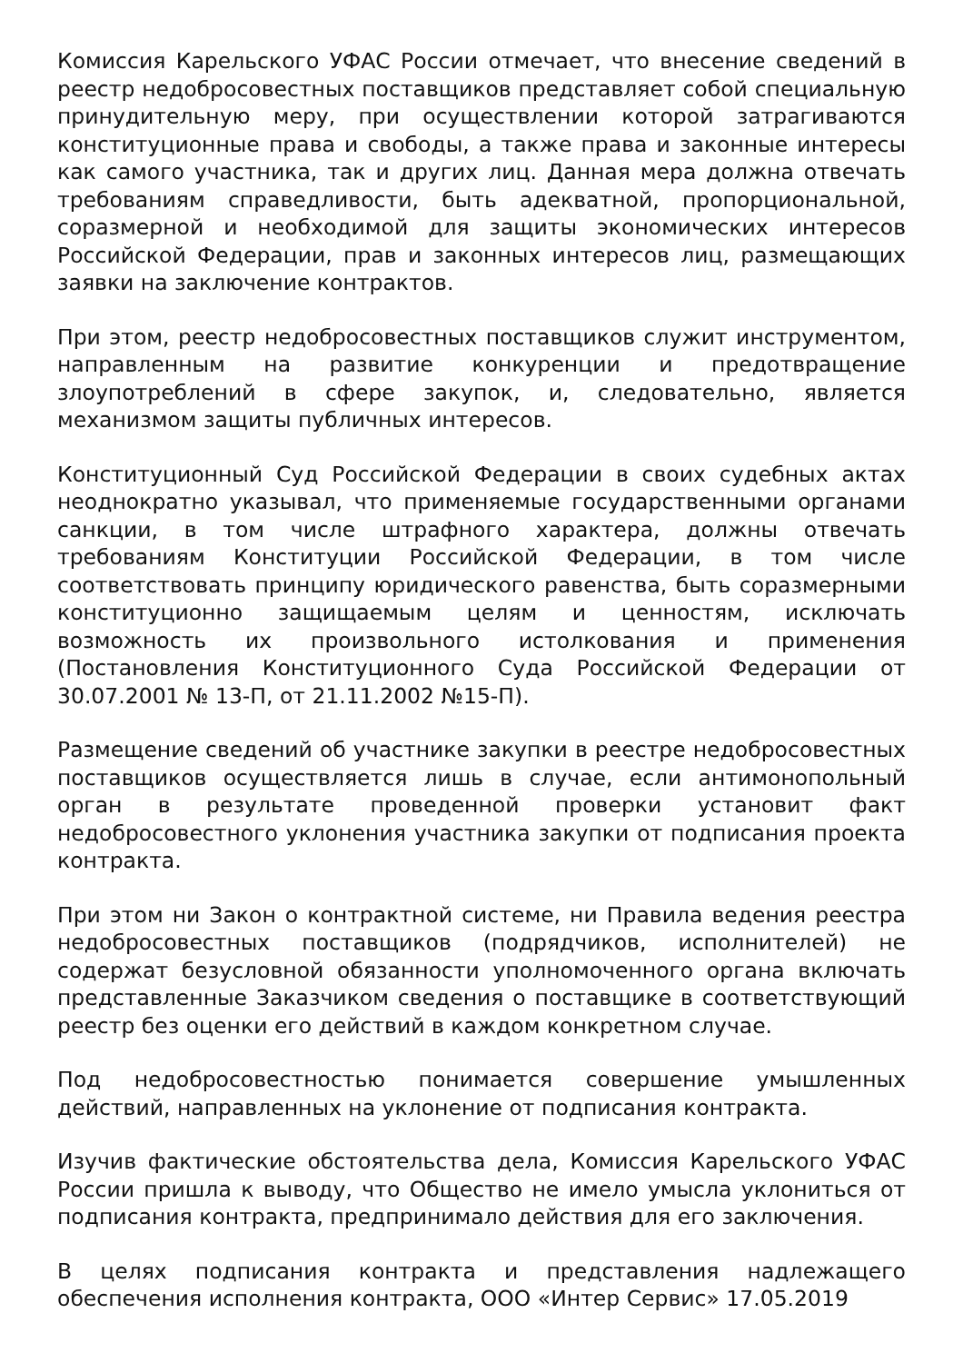Комиссия Карельского УФАС России отмечает, что внесение сведений в реестр недобросовестных поставщиков представляет собой специальную принудительную меру, при осуществлении которой затрагиваются конституционные права и свободы, а также права и законные интересы как самого участника, так и других лиц. Данная мера должна отвечать требованиям справедливости, быть адекватной, пропорциональной, соразмерной и необходимой для защиты экономических интересов Российской Федерации, прав и законных интересов лиц, размещающих заявки на заключение контрактов.
При этом, реестр недобросовестных поставщиков служит инструментом, направленным на развитие конкуренции и предотвращение злоупотреблений в сфере закупок, и, следовательно, является механизмом защиты публичных интересов.
Конституционный Суд Российской Федерации в своих судебных актах неоднократно указывал, что применяемые государственными органами санкции, в том числе штрафного характера, должны отвечать требованиям Конституции Российской Федерации, в том числе соответствовать принципу юридического равенства, быть соразмерными конституционно защищаемым целям и ценностям, исключать возможность их произвольного истолкования и применения (Постановления Конституционного Суда Российской Федерации от 30.07.2001 № 13-П, от 21.11.2002 №15-П).
Размещение сведений об участнике закупки в реестре недобросовестных поставщиков осуществляется лишь в случае, если антимонопольный орган в результате проведенной проверки установит факт недобросовестного уклонения участника закупки от подписания проекта контракта.
При этом ни Закон о контрактной системе, ни Правила ведения реестра недобросовестных поставщиков (подрядчиков, исполнителей) не содержат безусловной обязанности уполномоченного органа включать представленные Заказчиком сведения о поставщике в соответствующий реестр без оценки его действий в каждом конкретном случае.
Под недобросовестностью понимается совершение умышленных действий, направленных на уклонение от подписания контракта.
Изучив фактические обстоятельства дела, Комиссия Карельского УФАС России пришла к выводу, что Общество не имело умысла уклониться от подписания контракта, предпринимало действия для его заключения.
В целях подписания контракта и представления надлежащего обеспечения исполнения контракта, ООО «Интер Сервис» 17.05.2019